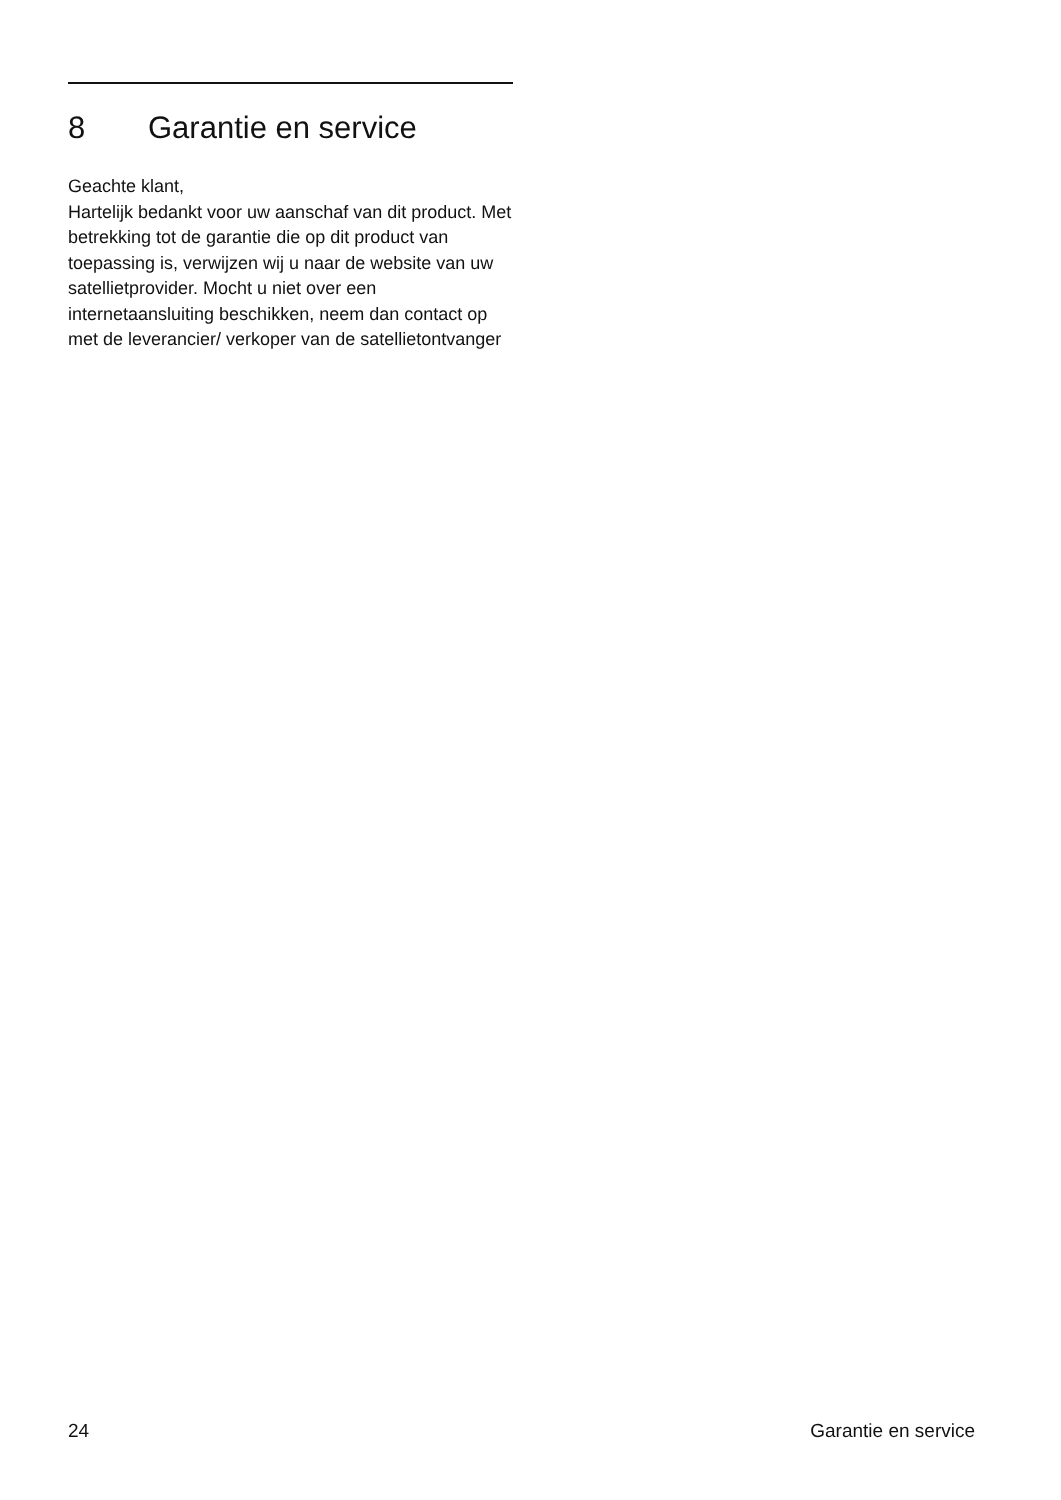8 Garantie en service
Geachte klant,
Hartelijk bedankt voor uw aanschaf van dit product. Met betrekking tot de garantie die op dit product van toepassing is, verwijzen wij u naar de website van uw satellietprovider. Mocht u niet over een internetaansluiting beschikken, neem dan contact op met de leverancier/ verkoper van de satellietontvanger
24 Garantie en service